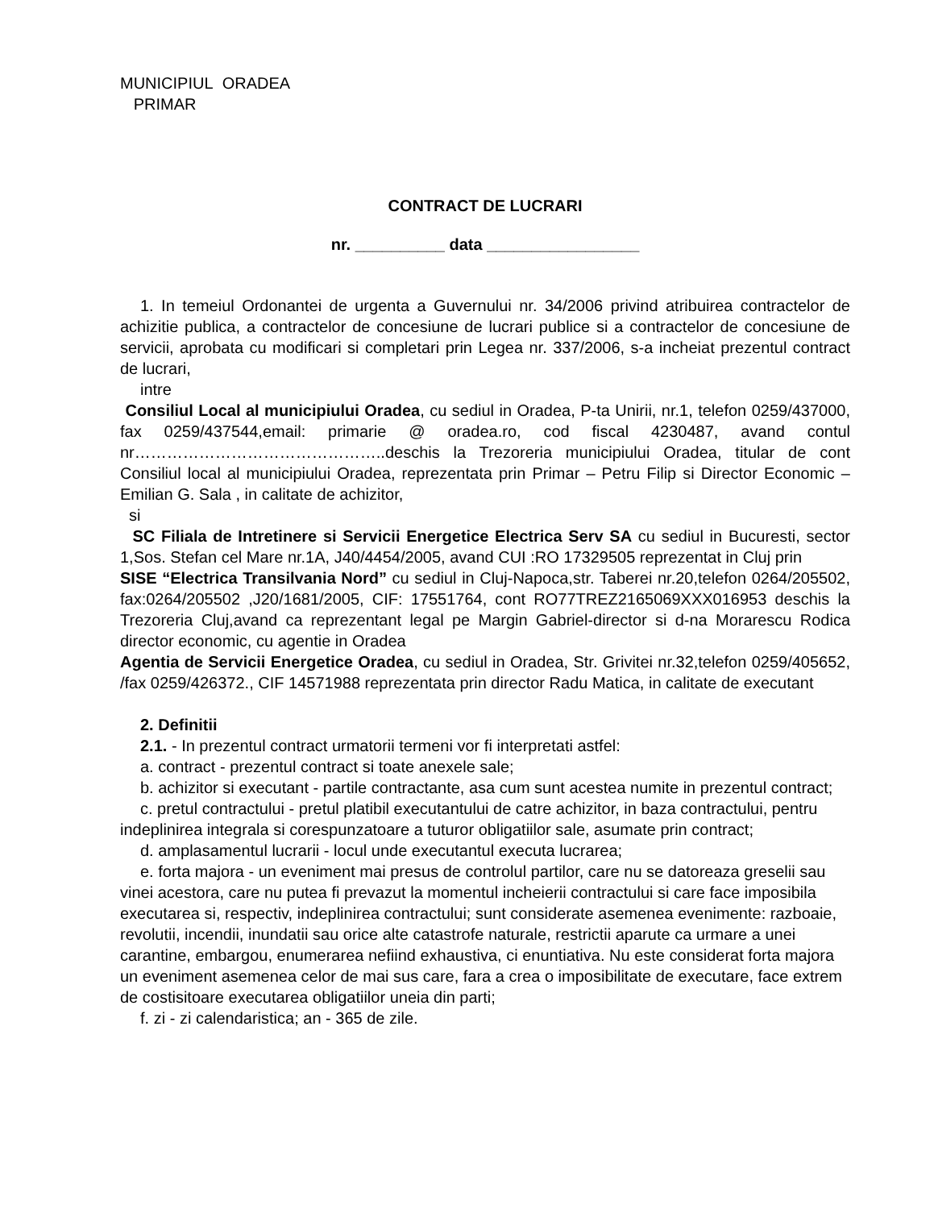MUNICIPIUL ORADEA
PRIMAR
CONTRACT DE LUCRARI
nr. __________ data _________________
1. In temeiul Ordonantei de urgenta a Guvernului nr. 34/2006 privind atribuirea contractelor de achizitie publica, a contractelor de concesiune de lucrari publice si a contractelor de concesiune de servicii, aprobata cu modificari si completari prin Legea nr. 337/2006, s-a incheiat prezentul contract de lucrari,
intre
Consiliul Local al municipiului Oradea, cu sediul in Oradea, P-ta Unirii, nr.1, telefon 0259/437000, fax 0259/437544,email: primarie @ oradea.ro, cod fiscal 4230487, avand contul nr………………………………………..deschis la Trezoreria municipiului Oradea, titular de cont Consiliul local al municipiului Oradea, reprezentata prin Primar – Petru Filip si Director Economic – Emilian G. Sala , in calitate de achizitor,
si
SC Filiala de Intretinere si Servicii Energetice Electrica Serv SA cu sediul in Bucuresti, sector 1,Sos. Stefan cel Mare nr.1A, J40/4454/2005, avand CUI :RO 17329505 reprezentat in Cluj prin
SISE “Electrica Transilvania Nord” cu sediul in Cluj-Napoca,str. Taberei nr.20,telefon 0264/205502, fax:0264/205502 ,J20/1681/2005, CIF: 17551764, cont RO77TREZ2165069XXX016953 deschis la Trezoreria Cluj,avand ca reprezentant legal pe Margin Gabriel-director si d-na Morarescu Rodica director economic, cu agentie in Oradea
Agentia de Servicii Energetice Oradea, cu sediul in Oradea, Str. Grivitei nr.32,telefon 0259/405652, /fax 0259/426372., CIF 14571988 reprezentata prin director Radu Matica, in calitate de executant
2. Definitii
2.1. - In prezentul contract urmatorii termeni vor fi interpretati astfel:
a. contract - prezentul contract si toate anexele sale;
b. achizitor si executant - partile contractante, asa cum sunt acestea numite in prezentul contract;
c. pretul contractului - pretul platibil executantului de catre achizitor, in baza contractului, pentru indeplinirea integrala si corespunzatoare a tuturor obligatiilor sale, asumate prin contract;
d. amplasamentul lucrarii - locul unde executantul executa lucrarea;
e. forta majora - un eveniment mai presus de controlul partilor, care nu se datoreaza greselii sau vinei acestora, care nu putea fi prevazut la momentul incheierii contractului si care face imposibila executarea si, respectiv, indeplinirea contractului; sunt considerate asemenea evenimente: razboaie, revolutii, incendii, inundatii sau orice alte catastrofe naturale, restrictii aparute ca urmare a unei carantine, embargou, enumerarea nefiind exhaustiva, ci enuntiativa. Nu este considerat forta majora un eveniment asemenea celor de mai sus care, fara a crea o imposibilitate de executare, face extrem de costisitoare executarea obligatiilor uneia din parti;
f. zi - zi calendaristica; an - 365 de zile.